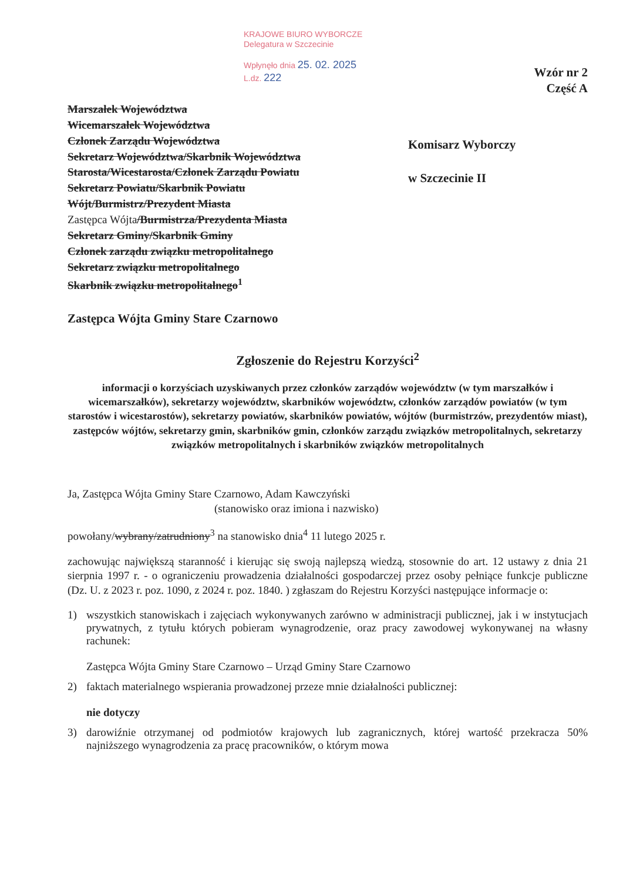KRAJOWE BIURO WYBORCZE
Delegatura w Szczecinie
Wpłynęło dnia 25. 02. 2025
L.dz. 222
Wzór nr 2
Część A
Marszałek Województwa
Wicemarszałek Województwa
Członek Zarządu Województwa
Sekretarz Województwa/Skarbnik Województwa
Starosta/Wicestarosta/Członek Zarządu Powiatu
Sekretarz Powiatu/Skarbnik Powiatu
Wójt/Burmistrz/Prezydent Miasta
Zastępca Wójta/Burmistrza/Prezydenta Miasta
Sekretarz Gminy/Skarbnik Gminy
Członek zarządu związku metropolitalnego
Sekretarz związku metropolitalnego
Skarbnik związku metropolitalnego<sup>1</sup>
Zastępca Wójta Gminy Stare Czarnowo
Komisarz Wyborczy
w Szczecinie II
Zgłoszenie do Rejestru Korzyści<sup>2</sup>
informacji o korzyściach uzyskiwanych przez członków zarządów województw (w tym marszałków i wicemarszałków), sekretarzy województw, skarbników województw, członków zarządów powiatów (w tym starostów i wicestarostów), sekretarzy powiatów, skarbników powiatów, wójtów (burmistrzów, prezydentów miast), zastępców wójtów, sekretarzy gmin, skarbników gmin, członków zarządu związków metropolitalnych, sekretarzy związków metropolitalnych i skarbników związków metropolitalnych
Ja, Zastępca Wójta Gminy Stare Czarnowo, Adam Kawczyński
(stanowisko oraz imiona i nazwisko)
powołany/wybrany/zatrudniony<sup>3</sup> na stanowisko dnia<sup>4</sup> 11 lutego 2025 r.
zachowując największą staranność i kierując się swoją najlepszą wiedzą, stosownie do art. 12 ustawy z dnia 21 sierpnia 1997 r. - o ograniczeniu prowadzenia działalności gospodarczej przez osoby pełniące funkcje publiczne (Dz. U. z 2023 r. poz. 1090, z 2024 r. poz. 1840. ) zgłaszam do Rejestru Korzyści następujące informacje o:
1) wszystkich stanowiskach i zajęciach wykonywanych zarówno w administracji publicznej, jak i w instytucjach prywatnych, z tytułu których pobieram wynagrodzenie, oraz pracy zawodowej wykonywanej na własny rachunek:
Zastępca Wójta Gminy Stare Czarnowo – Urząd Gminy Stare Czarnowo
2) faktach materialnego wspierania prowadzonej przeze mnie działalności publicznej:
nie dotyczy
3) darowiźnie otrzymanej od podmiotów krajowych lub zagranicznych, której wartość przekracza 50% najniższego wynagrodzenia za pracę pracowników, o którym mowa